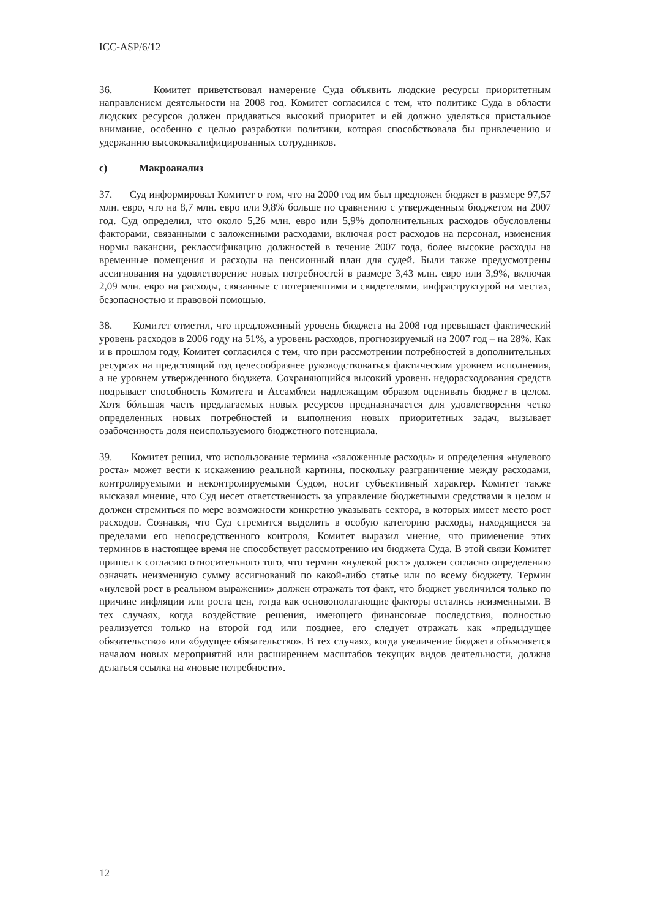ICC-ASP/6/12
36. Комитет приветствовал намерение Суда объявить людские ресурсы приоритетным направлением деятельности на 2008 год. Комитет согласился с тем, что политике Суда в области людских ресурсов должен придаваться высокий приоритет и ей должно уделяться пристальное внимание, особенно с целью разработки политики, которая способствовала бы привлечению и удержанию высококвалифицированных сотрудников.
c) Макроанализ
37. Суд информировал Комитет о том, что на 2000 год им был предложен бюджет в размере 97,57 млн. евро, что на 8,7 млн. евро или 9,8% больше по сравнению с утвержденным бюджетом на 2007 год. Суд определил, что около 5,26 млн. евро или 5,9% дополнительных расходов обусловлены факторами, связанными с заложенными расходами, включая рост расходов на персонал, изменения нормы вакансии, реклассификацию должностей в течение 2007 года, более высокие расходы на временные помещения и расходы на пенсионный план для судей. Были также предусмотрены ассигнования на удовлетворение новых потребностей в размере 3,43 млн. евро или 3,9%, включая 2,09 млн. евро на расходы, связанные с потерпевшими и свидетелями, инфраструктурой на местах, безопасностью и правовой помощью.
38. Комитет отметил, что предложенный уровень бюджета на 2008 год превышает фактический уровень расходов в 2006 году на 51%, а уровень расходов, прогнозируемый на 2007 год – на 28%. Как и в прошлом году, Комитет согласился с тем, что при рассмотрении потребностей в дополнительных ресурсах на предстоящий год целесообразнее руководствоваться фактическим уровнем исполнения, а не уровнем утвержденного бюджета. Сохраняющийся высокий уровень недорасходования средств подрывает способность Комитета и Ассамблеи надлежащим образом оценивать бюджет в целом. Хотя бóльшая часть предлагаемых новых ресурсов предназначается для удовлетворения четко определенных новых потребностей и выполнения новых приоритетных задач, вызывает озабоченность доля неиспользуемого бюджетного потенциала.
39. Комитет решил, что использование термина «заложенные расходы» и определения «нулевого роста» может вести к искажению реальной картины, поскольку разграничение между расходами, контролируемыми и неконтролируемыми Судом, носит субъективный характер. Комитет также высказал мнение, что Суд несет ответственность за управление бюджетными средствами в целом и должен стремиться по мере возможности конкретно указывать сектора, в которых имеет место рост расходов. Сознавая, что Суд стремится выделить в особую категорию расходы, находящиеся за пределами его непосредственного контроля, Комитет выразил мнение, что применение этих терминов в настоящее время не способствует рассмотрению им бюджета Суда. В этой связи Комитет пришел к согласию относительного того, что термин «нулевой рост» должен согласно определению означать неизменную сумму ассигнований по какой-либо статье или по всему бюджету. Термин «нулевой рост в реальном выражении» должен отражать тот факт, что бюджет увеличился только по причине инфляции или роста цен, тогда как основополагающие факторы остались неизменными. В тех случаях, когда воздействие решения, имеющего финансовые последствия, полностью реализуется только на второй год или позднее, его следует отражать как «предыдущее обязательство» или «будущее обязательство». В тех случаях, когда увеличение бюджета объясняется началом новых мероприятий или расширением масштабов текущих видов деятельности, должна делаться ссылка на «новые потребности».
12